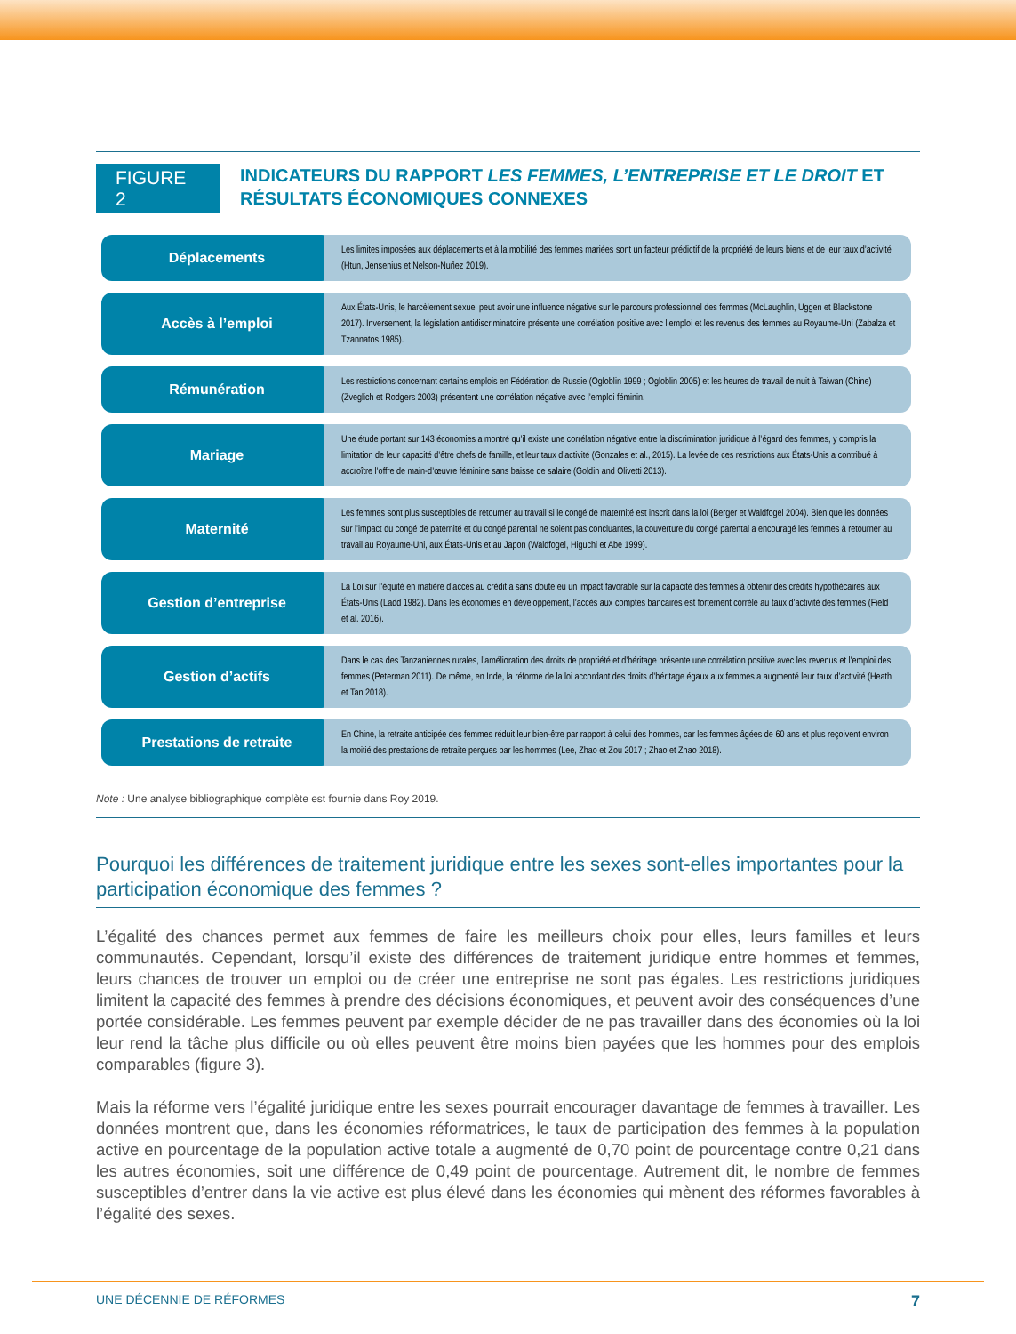FIGURE 2
INDICATEURS DU RAPPORT LES FEMMES, L’ENTREPRISE ET LE DROIT ET
RÉSULTATS ÉCONOMIQUES CONNEXES
Déplacements
Les limites imposées aux déplacements et à la mobilité des femmes mariées sont un facteur prédictif de la propriété de leurs biens et de leur taux d’activité (Htun, Jensenius et Nelson-Nuñez 2019).
Accès à l’emploi
Aux États-Unis, le harcèlement sexuel peut avoir une influence négative sur le parcours professionnel des femmes (McLaughlin, Uggen et Blackstone 2017). Inversement, la législation antidiscriminatoire présente une corrélation positive avec l’emploi et les revenus des femmes au Royaume-Uni (Zabalza et Tzannatos 1985).
Rémunération
Les restrictions concernant certains emplois en Fédération de Russie (Ogloblin 1999 ; Ogloblin 2005) et les heures de travail de nuit à Taiwan (Chine) (Zveglich et Rodgers 2003) présentent une corrélation négative avec l’emploi féminin.
Mariage
Une étude portant sur 143 économies a montré qu’il existe une corrélation négative entre la discrimination juridique à l’égard des femmes, y compris la limitation de leur capacité d’être chefs de famille, et leur taux d’activité (Gonzales et al., 2015). La levée de ces restrictions aux États-Unis a contribué à accroître l’offre de main-d’œuvre féminine sans baisse de salaire (Goldin and Olivetti 2013).
Maternité
Les femmes sont plus susceptibles de retourner au travail si le congé de maternité est inscrit dans la loi (Berger et Waldfogel 2004). Bien que les données sur l’impact du congé de paternité et du congé parental ne soient pas concluantes, la couverture du congé parental a encouragé les femmes à retourner au travail au Royaume-Uni, aux États-Unis et au Japon (Waldfogel, Higuchi et Abe 1999).
Gestion d’entreprise
La Loi sur l’équité en matière d’accès au crédit a sans doute eu un impact favorable sur la capacité des femmes à obtenir des crédits hypothécaires aux États-Unis (Ladd 1982). Dans les économies en développement, l’accès aux comptes bancaires est fortement corrélé au taux d’activité des femmes (Field et al. 2016).
Gestion d’actifs
Dans le cas des Tanzaniennes rurales, l’amélioration des droits de propriété et d’héritage présente une corrélation positive avec les revenus et l’emploi des femmes (Peterman 2011). De même, en Inde, la réforme de la loi accordant des droits d’héritage égaux aux femmes a augmenté leur taux d’activité (Heath et Tan 2018).
Prestations de retraite
En Chine, la retraite anticipée des femmes réduit leur bien-être par rapport à celui des hommes, car les femmes âgées de 60 ans et plus reçoivent environ la moitié des prestations de retraite perçues par les hommes (Lee, Zhao et Zou 2017 ; Zhao et Zhao 2018).
Note : Une analyse bibliographique complète est fournie dans Roy 2019.
Pourquoi les différences de traitement juridique entre les sexes sont-elles importantes pour la participation économique des femmes ?
L’égalité des chances permet aux femmes de faire les meilleurs choix pour elles, leurs familles et leurs communautés. Cependant, lorsqu’il existe des différences de traitement juridique entre hommes et femmes, leurs chances de trouver un emploi ou de créer une entreprise ne sont pas égales. Les restrictions juridiques limitent la capacité des femmes à prendre des décisions économiques, et peuvent avoir des conséquences d’une portée considérable. Les femmes peuvent par exemple décider de ne pas travailler dans des économies où la loi leur rend la tâche plus difficile ou où elles peuvent être moins bien payées que les hommes pour des emplois comparables (figure 3).
Mais la réforme vers l’égalité juridique entre les sexes pourrait encourager davantage de femmes à travailler. Les données montrent que, dans les économies réformatrices, le taux de participation des femmes à la population active en pourcentage de la population active totale a augmenté de 0,70 point de pourcentage contre 0,21 dans les autres économies, soit une différence de 0,49 point de pourcentage. Autrement dit, le nombre de femmes susceptibles d’entrer dans la vie active est plus élevé dans les économies qui mènent des réformes favorables à l’égalité des sexes.
UNE DÉCENNIE DE RÉFORMES 7